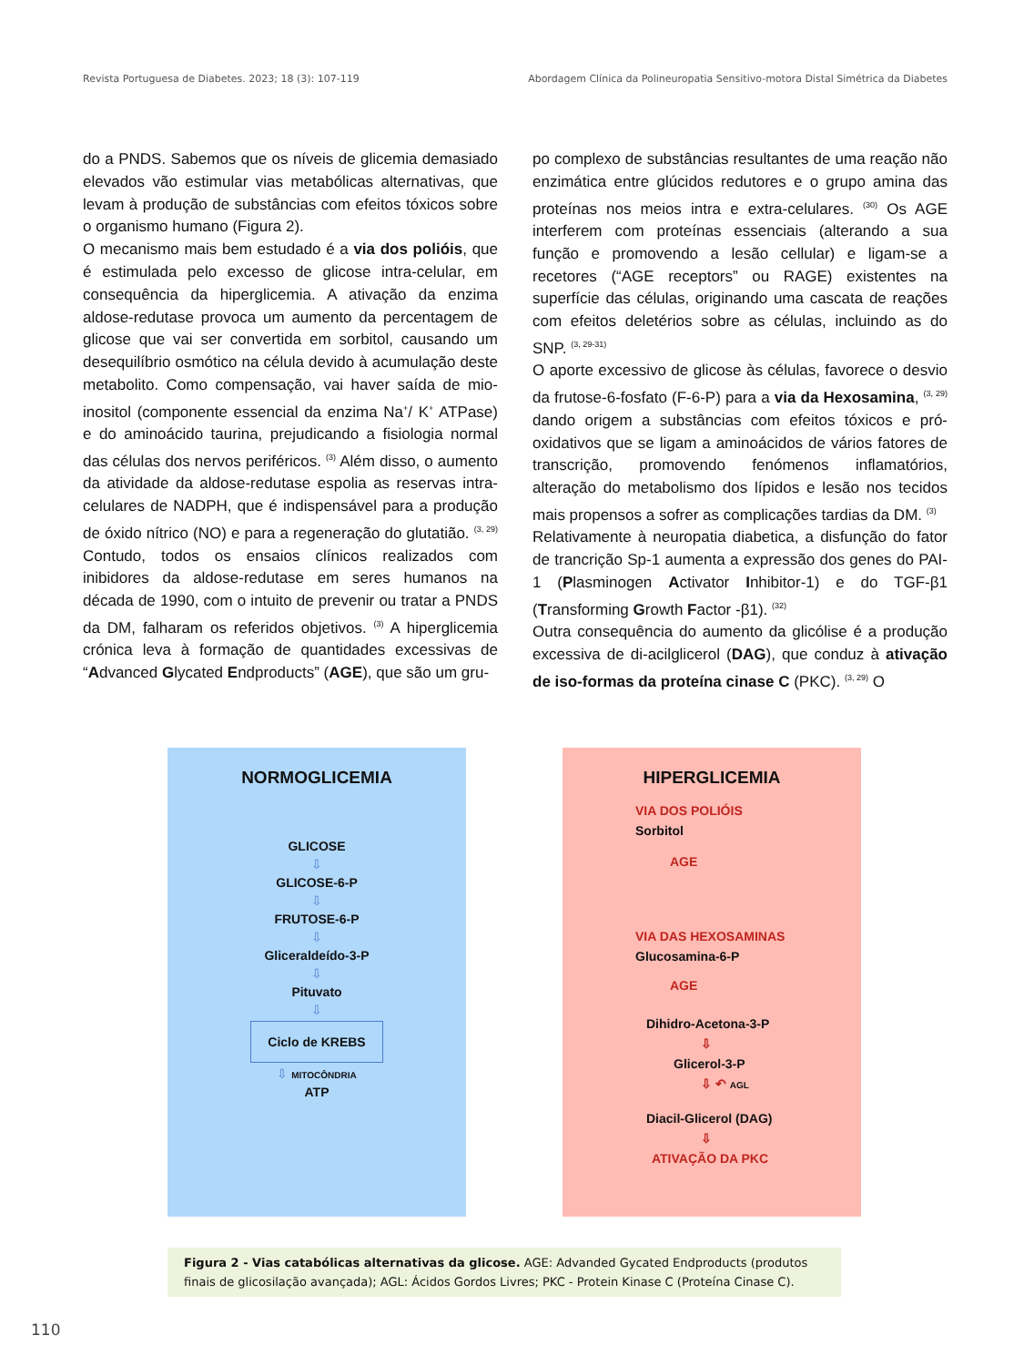Revista Portuguesa de Diabetes. 2023; 18 (3): 107-119 Abordagem Clínica da Polineuropatia Sensitivo-motora Distal Simétrica da Diabetes
do a PNDS. Sabemos que os níveis de glicemia demasiado elevados vão estimular vias metabólicas alternativas, que levam à produção de substâncias com efeitos tóxicos sobre o organismo humano (Figura 2).
O mecanismo mais bem estudado é a via dos polióis, que é estimulada pelo excesso de glicose intra-celular, em consequência da hiperglicemia. A ativação da enzima aldose-redutase provoca um aumento da percentagem de glicose que vai ser convertida em sorbitol, causando um desequilíbrio osmótico na célula devido à acumulação deste metabolito. Como compensação, vai haver saída de mio-inositol (componente essencial da enzima Na<sup>+</sup>/ K<sup>+</sup> ATPase) e do aminoácido taurina, prejudicando a fisiologia normal das células dos nervos periféricos. <sup>(3)</sup> Além disso, o aumento da atividade da aldose-redutase espolia as reservas intra-celulares de NADPH, que é indispensável para a produção de óxido nítrico (NO) e para a regeneração do glutatião. <sup>(3, 29)</sup> Contudo, todos os ensaios clínicos realizados com inibidores da aldose-redutase em seres humanos na década de 1990, com o intuito de prevenir ou tratar a PNDS da DM, falharam os referidos objetivos. <sup>(3)</sup> A hiperglicemia crónica leva à formação de quantidades excessivas de “Advanced Glycated Endproducts” (AGE), que são um gru-
po complexo de substâncias resultantes de uma reação não enzimática entre glúcidos redutores e o grupo amina das proteínas nos meios intra e extra-celulares. <sup>(30)</sup> Os AGE interferem com proteínas essenciais (alterando a sua função e promovendo a lesão cellular) e ligam-se a recetores (“AGE receptors” ou RAGE) existentes na superfície das células, originando uma cascata de reações com efeitos deletérios sobre as células, incluindo as do SNP. <sup>(3, 29-31)</sup>
O aporte excessivo de glicose às células, favorece o desvio da frutose-6-fosfato (F-6-P) para a via da Hexosamina, <sup>(3, 29)</sup> dando origem a substâncias com efeitos tóxicos e pró-oxidativos que se ligam a aminoácidos de vários fatores de transcrição, promovendo fenómenos inflamatórios, alteração do metabolismo dos lípidos e lesão nos tecidos mais propensos a sofrer as complicações tardias da DM. <sup>(3)</sup>
Relativamente à neuropatia diabetica, a disfunção do fator de trancrição Sp-1 aumenta a expressão dos genes do PAI-1 (Plasminogen Activator Inhibitor-1) e do TGF-β1 (Transforming Growth Factor -β1). <sup>(32)</sup>
Outra consequência do aumento da glicólise é a produção excessiva de di-acilglicerol (DAG), que conduz à ativação de iso-formas da proteína cinase C (PKC). <sup>(3, 29)</sup> O
NORMOGLICEMIA
GLICOSE
⇩
GLICOSE-6-P
⇩
FRUTOSE-6-P
⇩
Gliceraldeído-3-P
⇩
Pituvato
⇩
Ciclo de KREBS
⇩ MITOCÔNDRIA
ATP
HIPERGLICEMIA
VIA DOS POLIÓIS
Sorbitol
AGE
VIA DAS HEXOSAMINAS
Glucosamina-6-P
AGE
Dihidro-Acetona-3-P
⇩
Glicerol-3-P
⇩ ↶ AGL
Diacil-Glicerol (DAG)
⇩
ATIVAÇÃO DA PKC
Figura 2 - Vias catabólicas alternativas da glicose. AGE: Advanded Gycated Endproducts (produtos finais de glicosilação avançada); AGL: Ácidos Gordos Livres; PKC - Protein Kinase C (Proteína Cinase C).
110